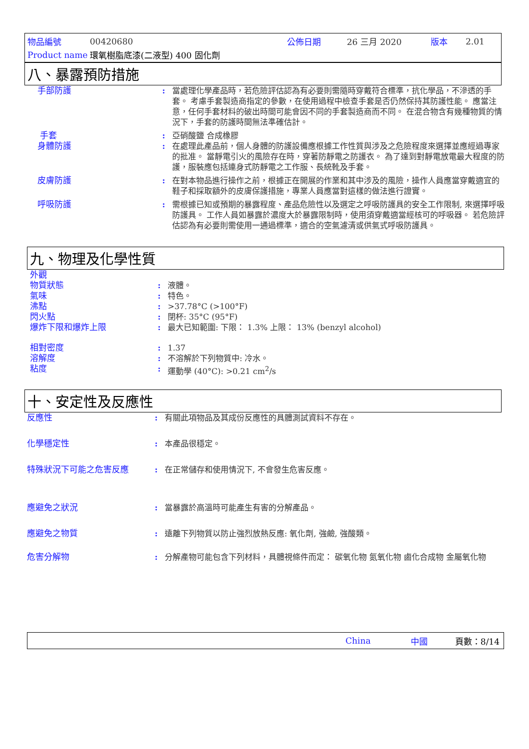| 物品編號 | 00420680 | 公佈日期 | 26 三月 2020 | 版本 | 2.01 |
| Product name | 環氧樹脂底漆(二液型) 400 固化劑 | | | | |
八、暴露預防措施
手部防護 : 當處理化學產品時，若危險評估認為有必要則需隨時穿戴符合標準，抗化學品，不滲透的手套。 考慮手套製造商指定的參數，在使用過程中檢查手套是否仍然保持其防護性能。 應當注意，任何手套材料的破出時間可能會因不同的手套製造商而不同。 在混合物含有幾種物質的情況下，手套的防護時間無法準確估計。
手套 : 亞硝酸鹽 合成橡膠
身體防護 : 在處理此產品前，個人身體的防護設備應根據工作性質與涉及之危險程度來選擇並應經過專家的批准。 當靜電引火的風險存在時，穿著防靜電之防護衣。 為了達到對靜電放電最大程度的防護，服裝應包括連身式防靜電之工作服、長統靴及手套。
皮膚防護 : 在對本物品進行操作之前，根據正在開展的作業和其中涉及的風險，操作人員應當穿戴適宜的鞋子和採取額外的皮膚保護措施，專業人員應當對這樣的做法進行證實。
呼吸防護 : 需根據已知或預期的暴露程度、產品危險性以及選定之呼吸防護具的安全工作限制, 來選擇呼吸防護具。 工作人員如暴露於濃度大於暴露限制時，使用須穿戴適當經核可的呼吸器。 若危險評估認為有必要則需使用一通過標準，適合的空氣濾清或供氣式呼吸防護具。
九、物理及化學性質
外觀
物質狀態 : 液體。
氣味 : 特色。
沸點 : >37.78°C (>100°F)
閃火點 : 閉杯: 35°C (95°F)
爆炸下限和爆炸上限 : 最大已知範圍: 下限： 1.3% 上限： 13% (benzyl alcohol)
相對密度 : 1.37
溶解度 : 不溶解於下列物質中: 冷水。
粘度 : 運動學 (40°C): >0.21 cm<sup>2</sup>/s
十、安定性及反應性
反應性 : 有關此項物品及其成份反應性的具體測試資料不存在。
化學穩定性 : 本產品很穩定。
特殊狀況下可能之危害反應 : 在正常儲存和使用情況下, 不會發生危害反應。
應避免之狀況 : 當暴露於高溫時可能產生有害的分解產品。
應避免之物質 : 遠離下列物質以防止強烈放熱反應: 氧化劑, 強鹼, 強酸類。
危害分解物 : 分解產物可能包含下列材料，具體視條件而定： 碳氧化物 氮氧化物 鹵化合成物 金屬氧化物
China 中國 頁數：8/14